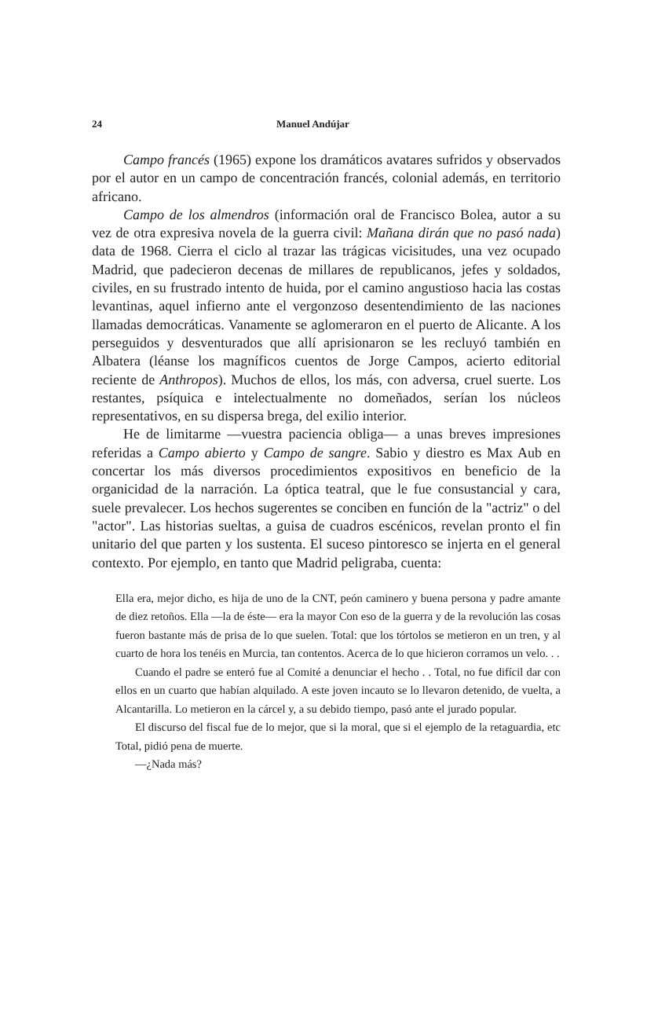24 Manuel Andújar
Campo francés (1965) expone los dramáticos avatares sufridos y observados por el autor en un campo de concentración francés, colonial además, en territorio africano.
Campo de los almendros (información oral de Francisco Bolea, autor a su vez de otra expresiva novela de la guerra civil: Mañana dirán que no pasó nada) data de 1968. Cierra el ciclo al trazar las trágicas vicisitudes, una vez ocupado Madrid, que padecieron decenas de millares de republicanos, jefes y soldados, civiles, en su frustrado intento de huida, por el camino angustioso hacia las costas levantinas, aquel infierno ante el vergonzoso desentendimiento de las naciones llamadas democráticas. Vanamente se aglomeraron en el puerto de Alicante. A los perseguidos y desventurados que allí aprisionaron se les recluyó también en Albatera (léanse los magníficos cuentos de Jorge Campos, acierto editorial reciente de Anthropos). Muchos de ellos, los más, con adversa, cruel suerte. Los restantes, psíquica e intelectualmente no domeñados, serían los núcleos representativos, en su dispersa brega, del exilio interior.
He de limitarme —vuestra paciencia obliga— a unas breves impresiones referidas a Campo abierto y Campo de sangre. Sabio y diestro es Max Aub en concertar los más diversos procedimientos expositivos en beneficio de la organicidad de la narración. La óptica teatral, que le fue consustancial y cara, suele prevalecer. Los hechos sugerentes se conciben en función de la "actriz" o del "actor". Las historias sueltas, a guisa de cuadros escénicos, revelan pronto el fin unitario del que parten y los sustenta. El suceso pintoresco se injerta en el general contexto. Por ejemplo, en tanto que Madrid peligraba, cuenta:
Ella era, mejor dicho, es hija de uno de la CNT, peón caminero y buena persona y padre amante de diez retoños. Ella —la de éste— era la mayor Con eso de la guerra y de la revolución las cosas fueron bastante más de prisa de lo que suelen. Total: que los tórtolos se metieron en un tren, y al cuarto de hora los tenéis en Murcia, tan contentos. Acerca de lo que hicieron corramos un velo. . .
Cuando el padre se enteró fue al Comité a denunciar el hecho . . Total, no fue difícil dar con ellos en un cuarto que habían alquilado. A este joven incauto se lo llevaron detenido, de vuelta, a Alcantarilla. Lo metieron en la cárcel y, a su debido tiempo, pasó ante el jurado popular.
El discurso del fiscal fue de lo mejor, que si la moral, que si el ejemplo de la retaguardia, etc Total, pidió pena de muerte.
—¿Nada más?